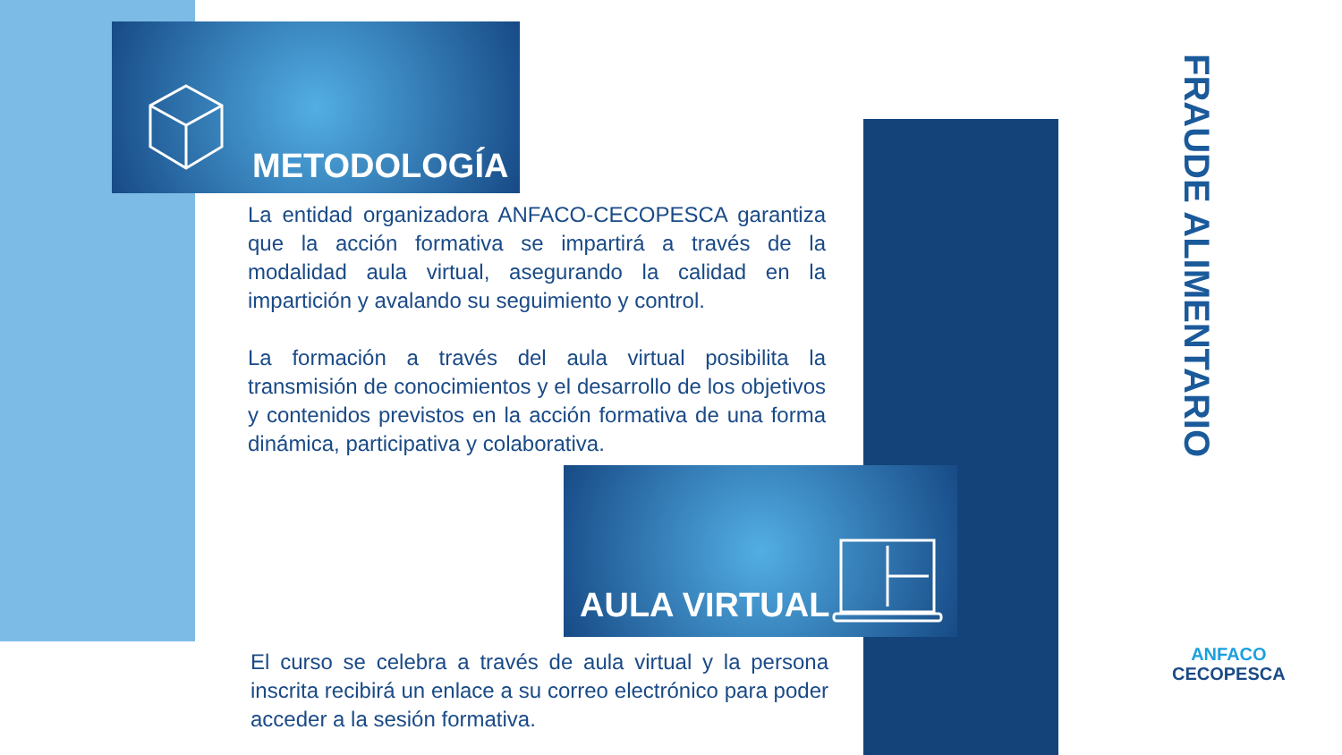METODOLOGÍA
La entidad organizadora ANFACO-CECOPESCA garantiza que la acción formativa se impartirá a través de la modalidad aula virtual, asegurando la calidad en la impartición y avalando su seguimiento y control.
La formación a través del aula virtual posibilita la transmisión de conocimientos y el desarrollo de los objetivos y contenidos previstos en la acción formativa de una forma dinámica, participativa y colaborativa.
AULA VIRTUAL
El curso se celebra a través de aula virtual y la persona inscrita recibirá un enlace a su correo electrónico para poder acceder a la sesión formativa.
FRAUDE ALIMENTARIO
ANFACO
CECOPESCA